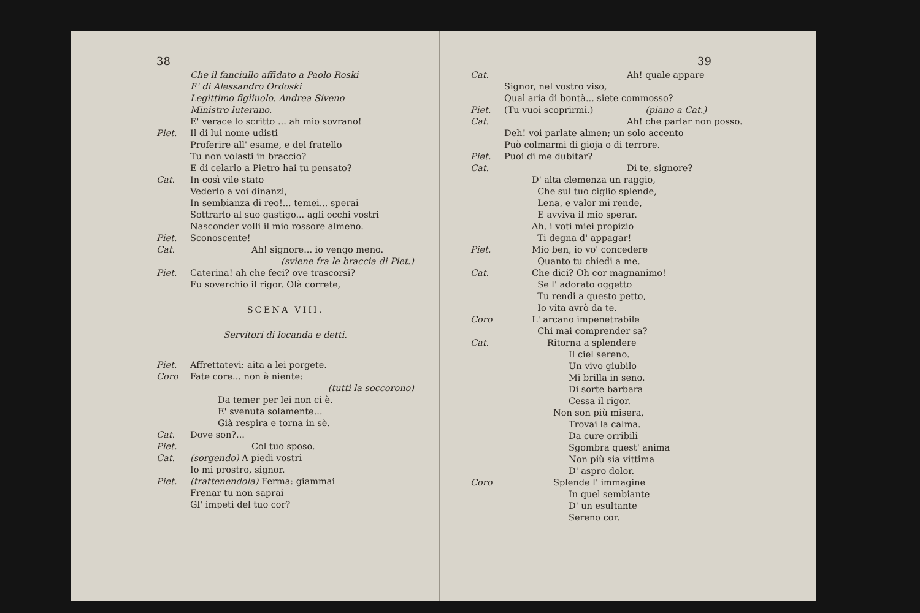38
Che il fanciullo affidato a Paolo Roski
E' di Alessandro Ordoski
Legittimo figliuolo. Andrea Siveno
Ministro luterano.
E' verace lo scritto ... ah mio sovrano!
Piet. Il di lui nome udisti
Proferire all' esame, e del fratello
Tu non volasti in braccio?
E di celarlo a Pietro hai tu pensato?
Cat. In così vile stato
Vederlo a voi dinanzi,
In sembianza di reo!... temei... sperai
Sottrarlo al suo gastigo... agli occhi vostri
Nasconder volli il mio rossore almeno.
Piet. Sconoscente!
Cat. Ah! signore... io vengo meno.
(sviene fra le braccia di Piet.)
Piet. Caterina! ah che feci? ove trascorsi?
Fu soverchio il rigor. Olà correte,
SCENA VIII.
Servitori di locanda e detti.
Piet. Affrettatevi: aita a lei porgete.
Coro Fate core... non è niente:
(tutti la soccorono)
Da temer per lei non ci è.
E' svenuta solamente...
Già respira e torna in sè.
Cat. Dove son?...
Piet. Col tuo sposo.
Cat. (sorgendo) A piedi vostri
Io mi prostro, signor.
Piet. (trattenendola) Ferma: giammai
Frenar tu non saprai
Gl' impeti del tuo cor?
39
Cat. Ah! quale appare
Signor, nel vostro viso,
Qual aria di bontà... siete commosso?
Piet. (Tu vuoi scoprirmi.) (piano a Cat.)
Cat. Ah! che parlar non posso.
Deh! voi parlate almen; un solo accento
Può colmarmi di gioja o di terrore.
Piet. Puoi di me dubitar?
Cat. Di te, signore?
D' alta clemenza un raggio,
Che sul tuo ciglio splende,
Lena, e valor mi rende,
E avviva il mio sperar.
Ah, i voti miei propizio
Ti degna d' appagar!
Piet. Mio ben, io vo' concedere
Quanto tu chiedi a me.
Cat. Che dici? Oh cor magnanimo!
Se l' adorato oggetto
Tu rendi a questo petto,
Io vita avrò da te.
Coro L' arcano impenetrabile
Chi mai comprender sa?
Cat. Ritorna a splendere
Il ciel sereno.
Un vivo giubilo
Mi brilla in seno.
Di sorte barbara
Cessa il rigor.
Non son più misera,
Trovai la calma.
Da cure orribili
Sgombra quest' anima
Non più sia vittima
D' aspro dolor.
Coro Splende l' immagine
In quel sembiante
D' un esultante
Sereno cor.